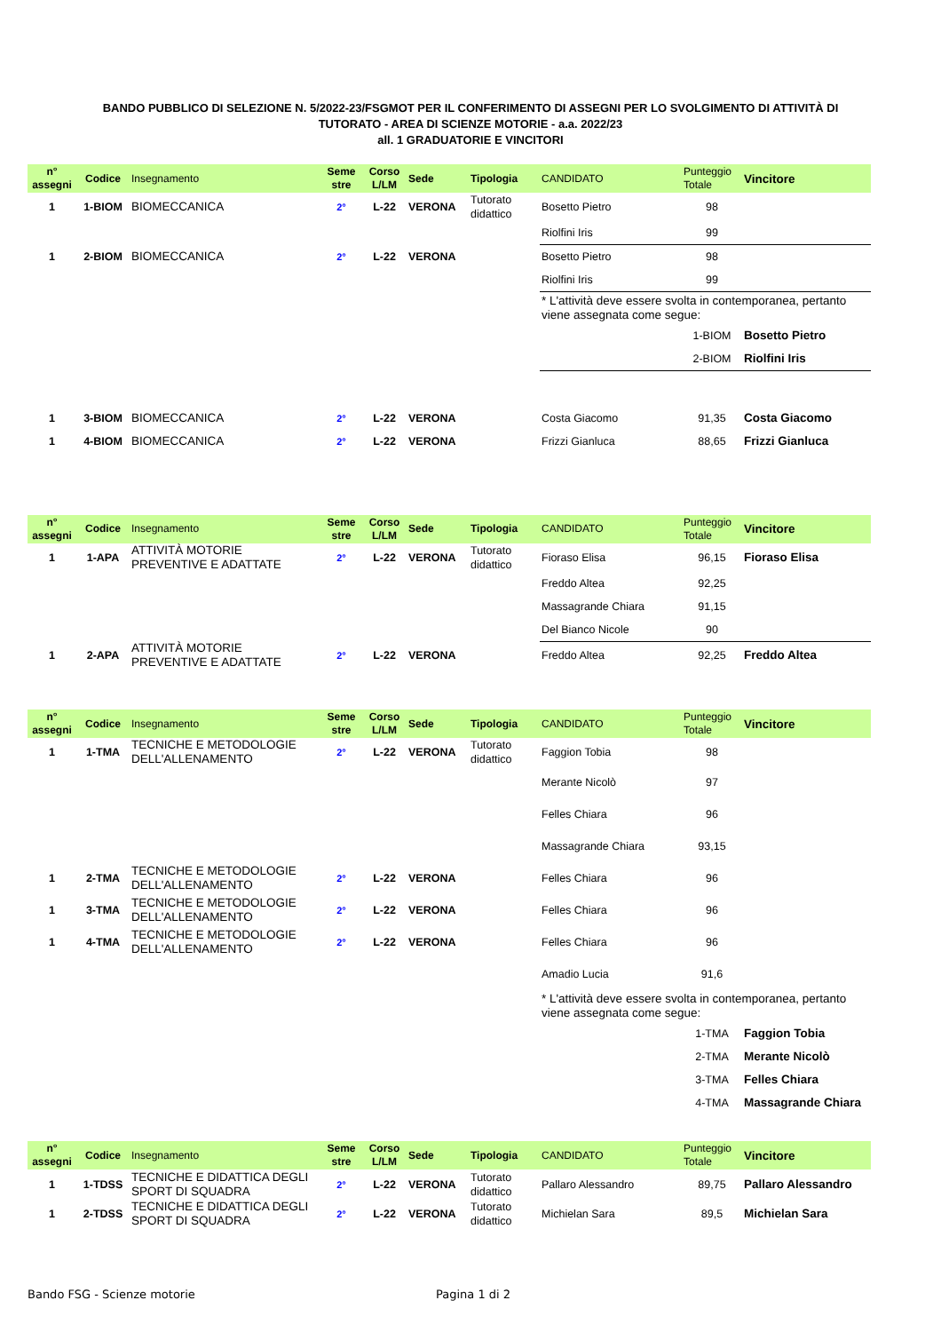BANDO PUBBLICO DI SELEZIONE N. 5/2022-23/FSGMOT PER IL CONFERIMENTO DI ASSEGNI PER LO SVOLGIMENTO DI ATTIVITÀ DI
TUTORATO - AREA DI SCIENZE MOTORIE - a.a. 2022/23
all. 1 GRADUATORIE E VINCITORI
| n° assegni | Codice | Insegnamento | Seme stre | Corso L/LM | Sede | Tipologia | CANDIDATO | Punteggio Totale | Vincitore |
| --- | --- | --- | --- | --- | --- | --- | --- | --- | --- |
| 1 | 1-BIOM | BIOMECCANICA | 2° | L-22 | VERONA | Tutorato didattico | Bosetto Pietro | 98 | |
| | | | | | | | Riolfini Iris | 99 | |
| 1 | 2-BIOM | BIOMECCANICA | 2° | L-22 | VERONA | | Bosetto Pietro | 98 | |
| | | | | | | | Riolfini Iris | 99 | |
| | | | | | | | * L'attività deve essere svolta in contemporanea, pertanto viene assegnata come segue: | | |
| | | | | | | | | 1-BIOM | Bosetto Pietro |
| | | | | | | | | 2-BIOM | Riolfini Iris |
| 1 | 3-BIOM | BIOMECCANICA | 2° | L-22 | VERONA | | Costa Giacomo | 91,35 | Costa Giacomo |
| 1 | 4-BIOM | BIOMECCANICA | 2° | L-22 | VERONA | | Frizzi Gianluca | 88,65 | Frizzi Gianluca |
| n° assegni | Codice | Insegnamento | Seme stre | Corso L/LM | Sede | Tipologia | CANDIDATO | Punteggio Totale | Vincitore |
| 1 | 1-APA | ATTIVITÀ MOTORIE PREVENTIVE E ADATTATE | 2° | L-22 | VERONA | Tutorato didattico | Fioraso Elisa | 96,15 | Fioraso Elisa |
| | | | | | | | Freddo Altea | 92,25 | |
| | | | | | | | Massagrande Chiara | 91,15 | |
| | | | | | | | Del Bianco Nicole | 90 | |
| 1 | 2-APA | ATTIVITÀ MOTORIE PREVENTIVE E ADATTATE | 2° | L-22 | VERONA | | Freddo Altea | 92,25 | Freddo Altea |
| n° assegni | Codice | Insegnamento | Seme stre | Corso L/LM | Sede | Tipologia | CANDIDATO | Punteggio Totale | Vincitore |
| 1 | 1-TMA | TECNICHE E METODOLOGIE DELL'ALLENAMENTO | 2° | L-22 | VERONA | Tutorato didattico | Faggion Tobia | 98 | |
| | | | | | | | Merante Nicolò | 97 | |
| | | | | | | | Felles Chiara | 96 | |
| | | | | | | | Massagrande Chiara | 93,15 | |
| 1 | 2-TMA | TECNICHE E METODOLOGIE DELL'ALLENAMENTO | 2° | L-22 | VERONA | | Felles Chiara | 96 | |
| 1 | 3-TMA | TECNICHE E METODOLOGIE DELL'ALLENAMENTO | 2° | L-22 | VERONA | | Felles Chiara | 96 | |
| 1 | 4-TMA | TECNICHE E METODOLOGIE DELL'ALLENAMENTO | 2° | L-22 | VERONA | | Felles Chiara | 96 | |
| | | | | | | | Amadio Lucia | 91,6 | |
| | | | | | | | * L'attività deve essere svolta in contemporanea, pertanto viene assegnata come segue: | | |
| | | | | | | | | 1-TMA | Faggion Tobia |
| | | | | | | | | 2-TMA | Merante Nicolò |
| | | | | | | | | 3-TMA | Felles Chiara |
| | | | | | | | | 4-TMA | Massagrande Chiara |
| n° assegni | Codice | Insegnamento | Seme stre | Corso L/LM | Sede | Tipologia | CANDIDATO | Punteggio Totale | Vincitore |
| 1 | 1-TDSS | TECNICHE E DIDATTICA DEGLI SPORT DI SQUADRA | 2° | L-22 | VERONA | Tutorato didattico | Pallaro Alessandro | 89,75 | Pallaro Alessandro |
| 1 | 2-TDSS | TECNICHE E DIDATTICA DEGLI SPORT DI SQUADRA | 2° | L-22 | VERONA | Tutorato didattico | Michielan Sara | 89,5 | Michielan Sara |
Bando FSG - Scienze motorie Pagina 1 di 2